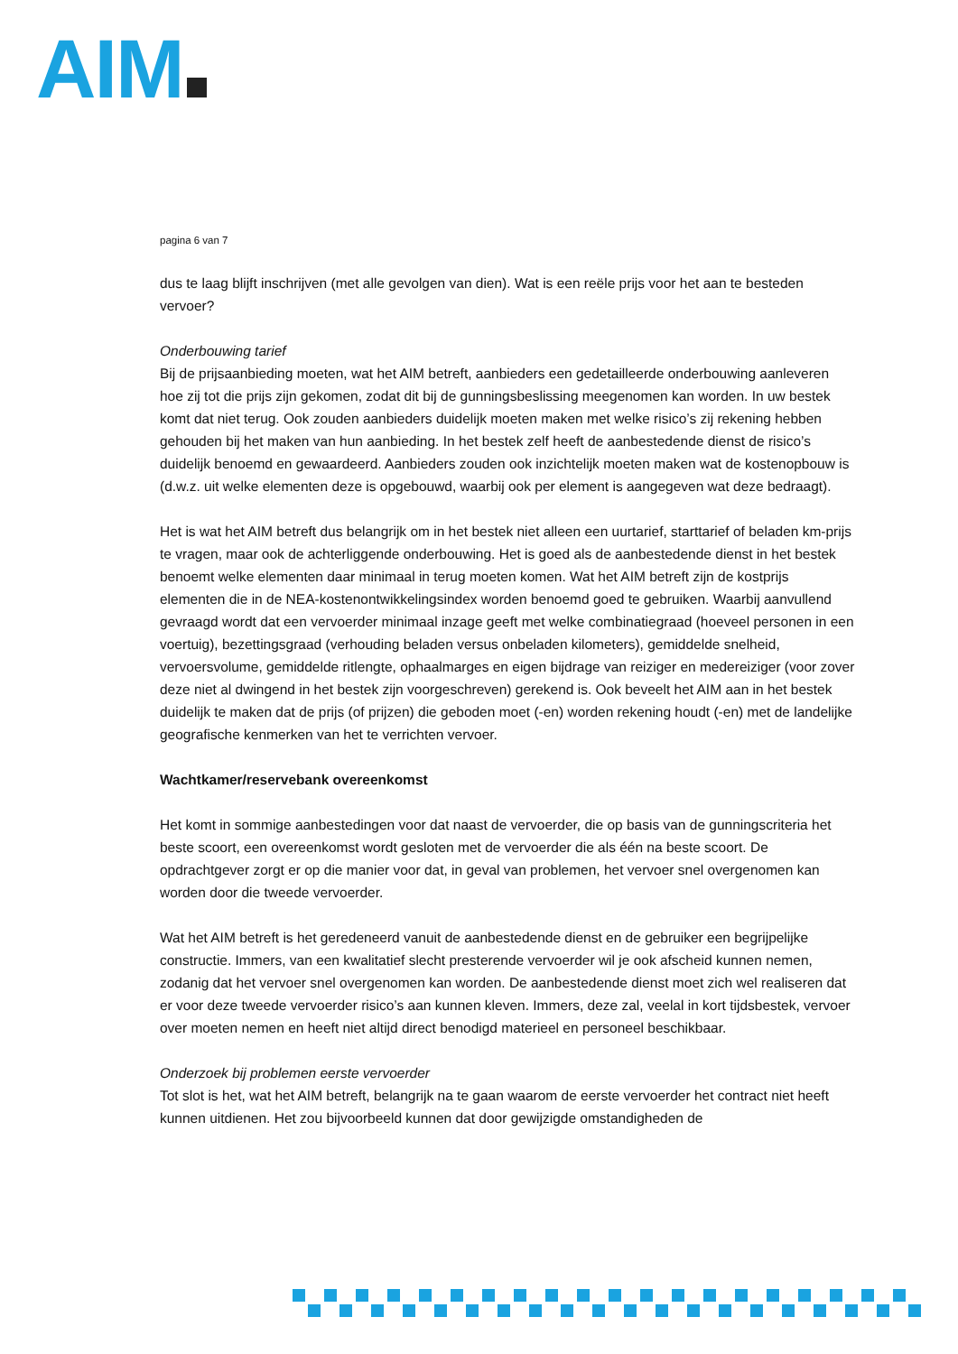AIM
pagina 6 van 7
dus te laag blijft inschrijven (met alle gevolgen van dien). Wat is een reële prijs voor het aan te besteden vervoer?
Onderbouwing tarief
Bij de prijsaanbieding moeten, wat het AIM betreft, aanbieders een gedetailleerde onderbouwing aanleveren hoe zij tot die prijs zijn gekomen, zodat dit bij de gunningsbeslissing meegenomen kan worden. In uw bestek komt dat niet terug. Ook zouden aanbieders duidelijk moeten maken met welke risico’s zij rekening hebben gehouden bij het maken van hun aanbieding. In het bestek zelf heeft de aanbestedende dienst de risico’s duidelijk benoemd en gewaardeerd. Aanbieders zouden ook inzichtelijk moeten maken wat de kostenopbouw is (d.w.z. uit welke elementen deze is opgebouwd, waarbij ook per element is aangegeven wat deze bedraagt).
Het is wat het AIM betreft dus belangrijk om in het bestek niet alleen een uurtarief, starttarief of beladen km-prijs te vragen, maar ook de achterliggende onderbouwing. Het is goed als de aanbestedende dienst in het bestek benoemt welke elementen daar minimaal in terug moeten komen. Wat het AIM betreft zijn de kostprijs elementen die in de NEA-kostenontwikkelingsindex worden benoemd goed te gebruiken. Waarbij aanvullend gevraagd wordt dat een vervoerder minimaal inzage geeft met welke combinatiegraad (hoeveel personen in een voertuig), bezettingsgraad (verhouding beladen versus onbeladen kilometers), gemiddelde snelheid, vervoersvolume, gemiddelde ritlengte, ophaalmarges en eigen bijdrage van reiziger en medereiziger (voor zover deze niet al dwingend in het bestek zijn voorgeschreven) gerekend is. Ook beveelt het AIM aan in het bestek duidelijk te maken dat de prijs (of prijzen) die geboden moet (-en) worden rekening houdt (-en) met de landelijke geografische kenmerken van het te verrichten vervoer.
Wachtkamer/reservebank overeenkomst
Het komt in sommige aanbestedingen voor dat naast de vervoerder, die op basis van de gunningscriteria het beste scoort, een overeenkomst wordt gesloten met de vervoerder die als één na beste scoort. De opdrachtgever zorgt er op die manier voor dat, in geval van problemen, het vervoer snel overgenomen kan worden door die tweede vervoerder.
Wat het AIM betreft is het geredeneerd vanuit de aanbestedende dienst en de gebruiker een begrijpelijke constructie. Immers, van een kwalitatief slecht presterende vervoerder wil je ook afscheid kunnen nemen, zodanig dat het vervoer snel overgenomen kan worden. De aanbestedende dienst moet zich wel realiseren dat er voor deze tweede vervoerder risico’s aan kunnen kleven. Immers, deze zal, veelal in kort tijdsbestek, vervoer over moeten nemen en heeft niet altijd direct benodigd materieel en personeel beschikbaar.
Onderzoek bij problemen eerste vervoerder
Tot slot is het, wat het AIM betreft, belangrijk na te gaan waarom de eerste vervoerder het contract niet heeft kunnen uitdienen. Het zou bijvoorbeeld kunnen dat door gewijzigde omstandigheden de